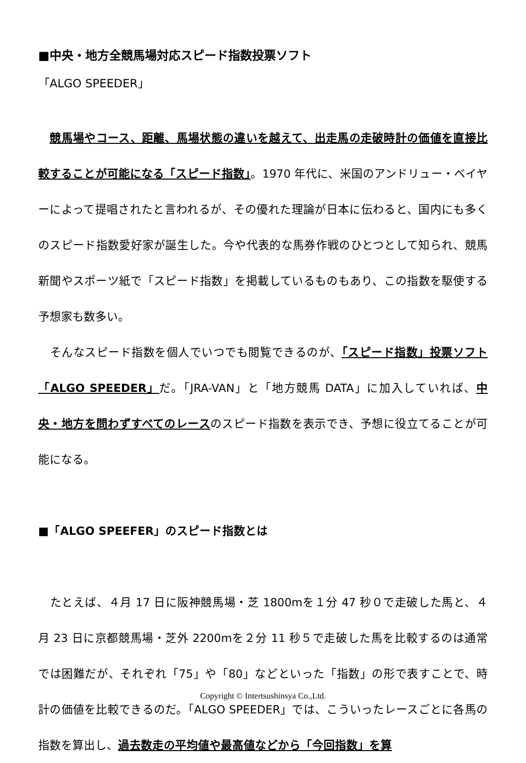■中央・地方全競馬場対応スピード指数投票ソフト
「ALGO SPEEDER」
　競馬場やコース、距離、馬場状態の違いを越えて、出走馬の走破時計の価値を直接比較することが可能になる「スピード指数」。1970 年代に、米国のアンドリュー・ベイヤーによって提唱されたと言われるが、その優れた理論が日本に伝わると、国内にも多くのスピード指数愛好家が誕生した。今や代表的な馬券作戦のひとつとして知られ、競馬新聞やスポーツ紙で「スピード指数」を掲載しているものもあり、この指数を駆使する予想家も数多い。
　そんなスピード指数を個人でいつでも閲覧できるのが、「スピード指数」投票ソフト「ALGO SPEEDER」だ。「JRA-VAN」と「地方競馬 DATA」に加入していれば、中央・地方を問わずすべてのレースのスピード指数を表示でき、予想に役立てることが可能になる。
■「ALGO SPEEFER」のスピード指数とは
　たとえば、４月 17 日に阪神競馬場・芝 1800mを１分 47 秒０で走破した馬と、４月 23 日に京都競馬場・芝外 2200mを２分 11 秒５で走破した馬を比較するのは通常では困難だが、それぞれ「75」や「80」などといった「指数」の形で表すことで、時計の価値を比較できるのだ。「ALGO SPEEDER」では、こういったレースごとに各馬の指数を算出し、過去数走の平均値や最高値などから「今回指数」を算
Copyright © Intertsushinsya Co.,Ltd.